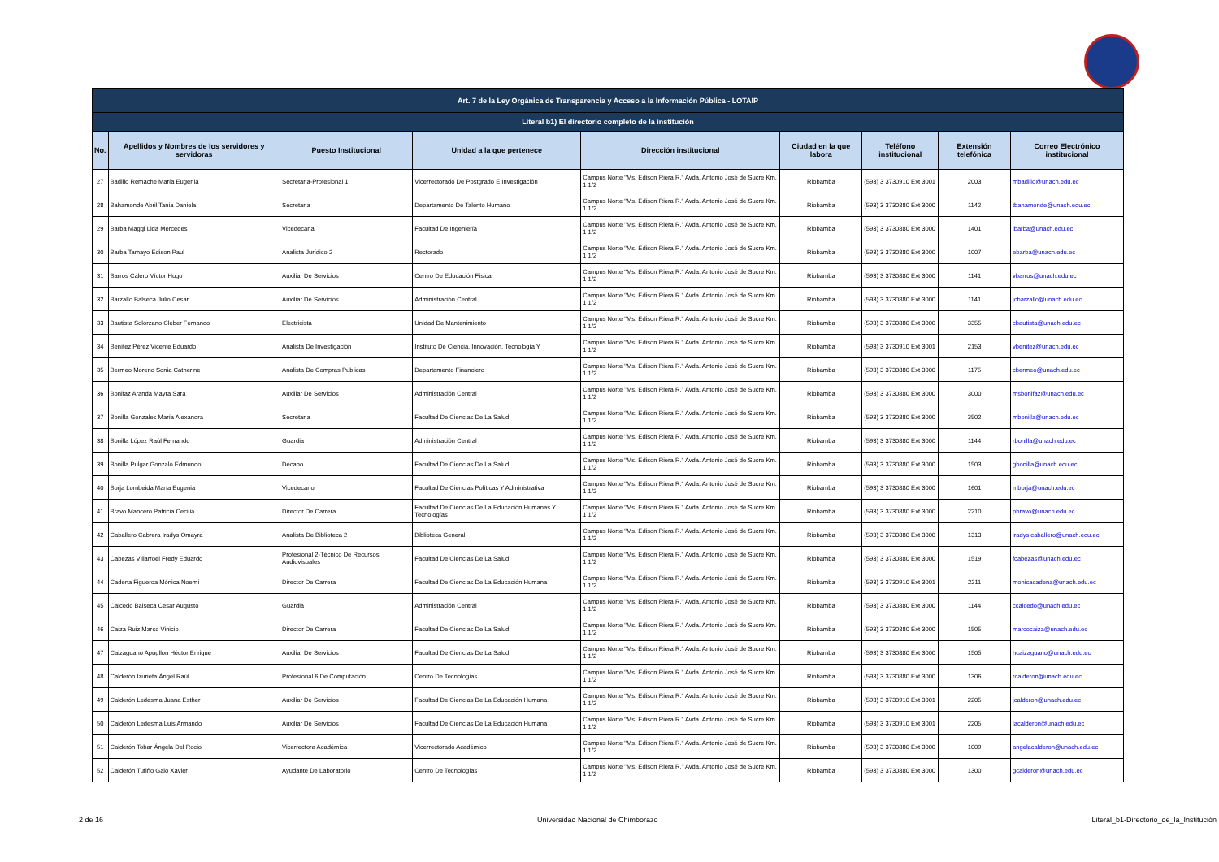| Art. 7 de la Ley Orgánica de Transparencia y Acceso a la Información Pública - LOTAIP | | | | | | | | |
| --- | --- | --- | --- | --- | --- | --- | --- | --- |
| Literal b1) El directorio completo de la institución | | | | | | | | |
| No. | Apellidos y Nombres de los servidores y servidoras | Puesto Institucional | Unidad a la que pertenece | Dirección institucional | Ciudad en la que labora | Teléfono institucional | Extensión telefónica | Correo Electrónico institucional |
| 27 | Badillo Remache María Eugenia | Secretaria-Profesional 1 | Vicerrectorado De Postgrado E Investigación | Campus Norte "Ms. Edison Riera R." Avda. Antonio José de Sucre Km. 1 1/2 | Riobamba | (593) 3 3730910 Ext 3001 | 2003 | mbadillo@unach.edu.ec |
| 28 | Bahamonde Abril Tania Daniela | Secretaria | Departamento De Talento Humano | Campus Norte "Ms. Edison Riera R." Avda. Antonio José de Sucre Km. 1 1/2 | Riobamba | (593) 3 3730880 Ext 3000 | 1142 | tbahamonde@unach.edu.ec |
| 29 | Barba Maggi Lida Mercedes | Vicedecana | Facultad De Ingeniería | Campus Norte "Ms. Edison Riera R." Avda. Antonio José de Sucre Km. 1 1/2 | Riobamba | (593) 3 3730880 Ext 3000 | 1401 | lbarba@unach.edu.ec |
| 30 | Barba Tamayo Edison Paul | Analista Jurídico 2 | Rectorado | Campus Norte "Ms. Edison Riera R." Avda. Antonio José de Sucre Km. 1 1/2 | Riobamba | (593) 3 3730880 Ext 3000 | 1007 | ebarba@unach.edu.ec |
| 31 | Barros Calero Víctor Hugo | Auxiliar De Servicios | Centro De Educación Física | Campus Norte "Ms. Edison Riera R." Avda. Antonio José de Sucre Km. 1 1/2 | Riobamba | (593) 3 3730880 Ext 3000 | 1141 | vbarros@unach.edu.ec |
| 32 | Barzallo Balseca Julio Cesar | Auxiliar De Servicios | Administración Central | Campus Norte "Ms. Edison Riera R." Avda. Antonio José de Sucre Km. 1 1/2 | Riobamba | (593) 3 3730880 Ext 3000 | 1141 | jcbarzallo@unach.edu.ec |
| 33 | Bautista Solórzano Cleber Fernando | Electricista | Unidad De Mantenimiento | Campus Norte "Ms. Edison Riera R." Avda. Antonio José de Sucre Km. 1 1/2 | Riobamba | (593) 3 3730880 Ext 3000 | 3355 | cbautista@unach.edu.ec |
| 34 | Benítez Pérez Vicente Eduardo | Analista De Investigación | Instituto De Ciencia, Innovación, Tecnología Y | Campus Norte "Ms. Edison Riera R." Avda. Antonio José de Sucre Km. 1 1/2 | Riobamba | (593) 3 3730910 Ext 3001 | 2153 | vbenitez@unach.edu.ec |
| 35 | Bermeo Moreno Sonia Catherine | Analista De Compras Publicas | Departamento Financiero | Campus Norte "Ms. Edison Riera R." Avda. Antonio José de Sucre Km. 1 1/2 | Riobamba | (593) 3 3730880 Ext 3000 | 1175 | cbermeo@unach.edu.ec |
| 36 | Bonifaz Aranda Mayra Sara | Auxiliar De Servicios | Administración Central | Campus Norte "Ms. Edison Riera R." Avda. Antonio José de Sucre Km. 1 1/2 | Riobamba | (593) 3 3730880 Ext 3000 | 3000 | msbonifaz@unach.edu.ec |
| 37 | Bonilla Gonzales María Alexandra | Secretaria | Facultad De Ciencias De La Salud | Campus Norte "Ms. Edison Riera R." Avda. Antonio José de Sucre Km. 1 1/2 | Riobamba | (593) 3 3730880 Ext 3000 | 3502 | mbonilla@unach.edu.ec |
| 38 | Bonilla López Raúl Fernando | Guardia | Administración Central | Campus Norte "Ms. Edison Riera R." Avda. Antonio José de Sucre Km. 1 1/2 | Riobamba | (593) 3 3730880 Ext 3000 | 1144 | rbonilla@unach.edu.ec |
| 39 | Bonilla Pulgar Gonzalo Edmundo | Decano | Facultad De Ciencias De La Salud | Campus Norte "Ms. Edison Riera R." Avda. Antonio José de Sucre Km. 1 1/2 | Riobamba | (593) 3 3730880 Ext 3000 | 1503 | gbonilla@unach.edu.ec |
| 40 | Borja Lombeida María Eugenia | Vicedecano | Facultad De Ciencias Políticas Y Administrativa | Campus Norte "Ms. Edison Riera R." Avda. Antonio José de Sucre Km. 1 1/2 | Riobamba | (593) 3 3730880 Ext 3000 | 1601 | mborja@unach.edu.ec |
| 41 | Bravo Mancero Patricia Cecilia | Director De Carrera | Facultad De Ciencias De La Educación Humanas Y Tecnologías | Campus Norte "Ms. Edison Riera R." Avda. Antonio José de Sucre Km. 1 1/2 | Riobamba | (593) 3 3730880 Ext 3000 | 2210 | pbravo@unach.edu.ec |
| 42 | Caballero Cabrera Iradys Omayra | Analista De Biblioteca 2 | Biblioteca General | Campus Norte "Ms. Edison Riera R." Avda. Antonio José de Sucre Km. 1 1/2 | Riobamba | (593) 3 3730880 Ext 3000 | 1313 | iradys.caballero@unach.edu.ec |
| 43 | Cabezas Villarroel Fredy Eduardo | Profesional 2-Técnico De Recursos Audiovisuales | Facultad De Ciencias De La Salud | Campus Norte "Ms. Edison Riera R." Avda. Antonio José de Sucre Km. 1 1/2 | Riobamba | (593) 3 3730880 Ext 3000 | 1519 | fcabezas@unach.edu.ec |
| 44 | Cadena Figueroa Mónica Noemí | Director De Carrera | Facultad De Ciencias De La Educación Humana | Campus Norte "Ms. Edison Riera R." Avda. Antonio José de Sucre Km. 1 1/2 | Riobamba | (593) 3 3730910 Ext 3001 | 2211 | monicacadena@unach.edu.ec |
| 45 | Caicedo Balseca Cesar Augusto | Guardia | Administración Central | Campus Norte "Ms. Edison Riera R." Avda. Antonio José de Sucre Km. 1 1/2 | Riobamba | (593) 3 3730880 Ext 3000 | 1144 | ccaicedo@unach.edu.ec |
| 46 | Caiza Ruiz Marco Vinicio | Director De Carrera | Facultad De Ciencias De La Salud | Campus Norte "Ms. Edison Riera R." Avda. Antonio José de Sucre Km. 1 1/2 | Riobamba | (593) 3 3730880 Ext 3000 | 1505 | marcocaiza@unach.edu.ec |
| 47 | Caizaguano Apugllon Héctor Enrique | Auxiliar De Servicios | Facultad De Ciencias De La Salud | Campus Norte "Ms. Edison Riera R." Avda. Antonio José de Sucre Km. 1 1/2 | Riobamba | (593) 3 3730880 Ext 3000 | 1505 | hcaizaguano@unach.edu.ec |
| 48 | Calderón Izurieta Ángel Raúl | Profesional 6 De Computación | Centro De Tecnologías | Campus Norte "Ms. Edison Riera R." Avda. Antonio José de Sucre Km. 1 1/2 | Riobamba | (593) 3 3730880 Ext 3000 | 1306 | rcalderon@unach.edu.ec |
| 49 | Calderón Ledesma Juana Esther | Auxiliar De Servicios | Facultad De Ciencias De La Educación Humana | Campus Norte "Ms. Edison Riera R." Avda. Antonio José de Sucre Km. 1 1/2 | Riobamba | (593) 3 3730910 Ext 3001 | 2205 | jcalderon@unach.edu.ec |
| 50 | Calderón Ledesma Luis Armando | Auxiliar De Servicios | Facultad De Ciencias De La Educación Humana | Campus Norte "Ms. Edison Riera R." Avda. Antonio José de Sucre Km. 1 1/2 | Riobamba | (593) 3 3730910 Ext 3001 | 2205 | lacalderon@unach.edu.ec |
| 51 | Calderón Tobar Ángela Del Rocio | Vicerrectora Académica | Vicerrectorado Académico | Campus Norte "Ms. Edison Riera R." Avda. Antonio José de Sucre Km. 1 1/2 | Riobamba | (593) 3 3730880 Ext 3000 | 1009 | angelacalderon@unach.edu.ec |
| 52 | Calderón Tufiño Galo Xavier | Ayudante De Laboratorio | Centro De Tecnologías | Campus Norte "Ms. Edison Riera R." Avda. Antonio José de Sucre Km. 1 1/2 | Riobamba | (593) 3 3730880 Ext 3000 | 1300 | gcalderon@unach.edu.ec |
2 de 16 Universidad Nacional de Chimborazo Literal_b1-Directorio_de_la_Institución